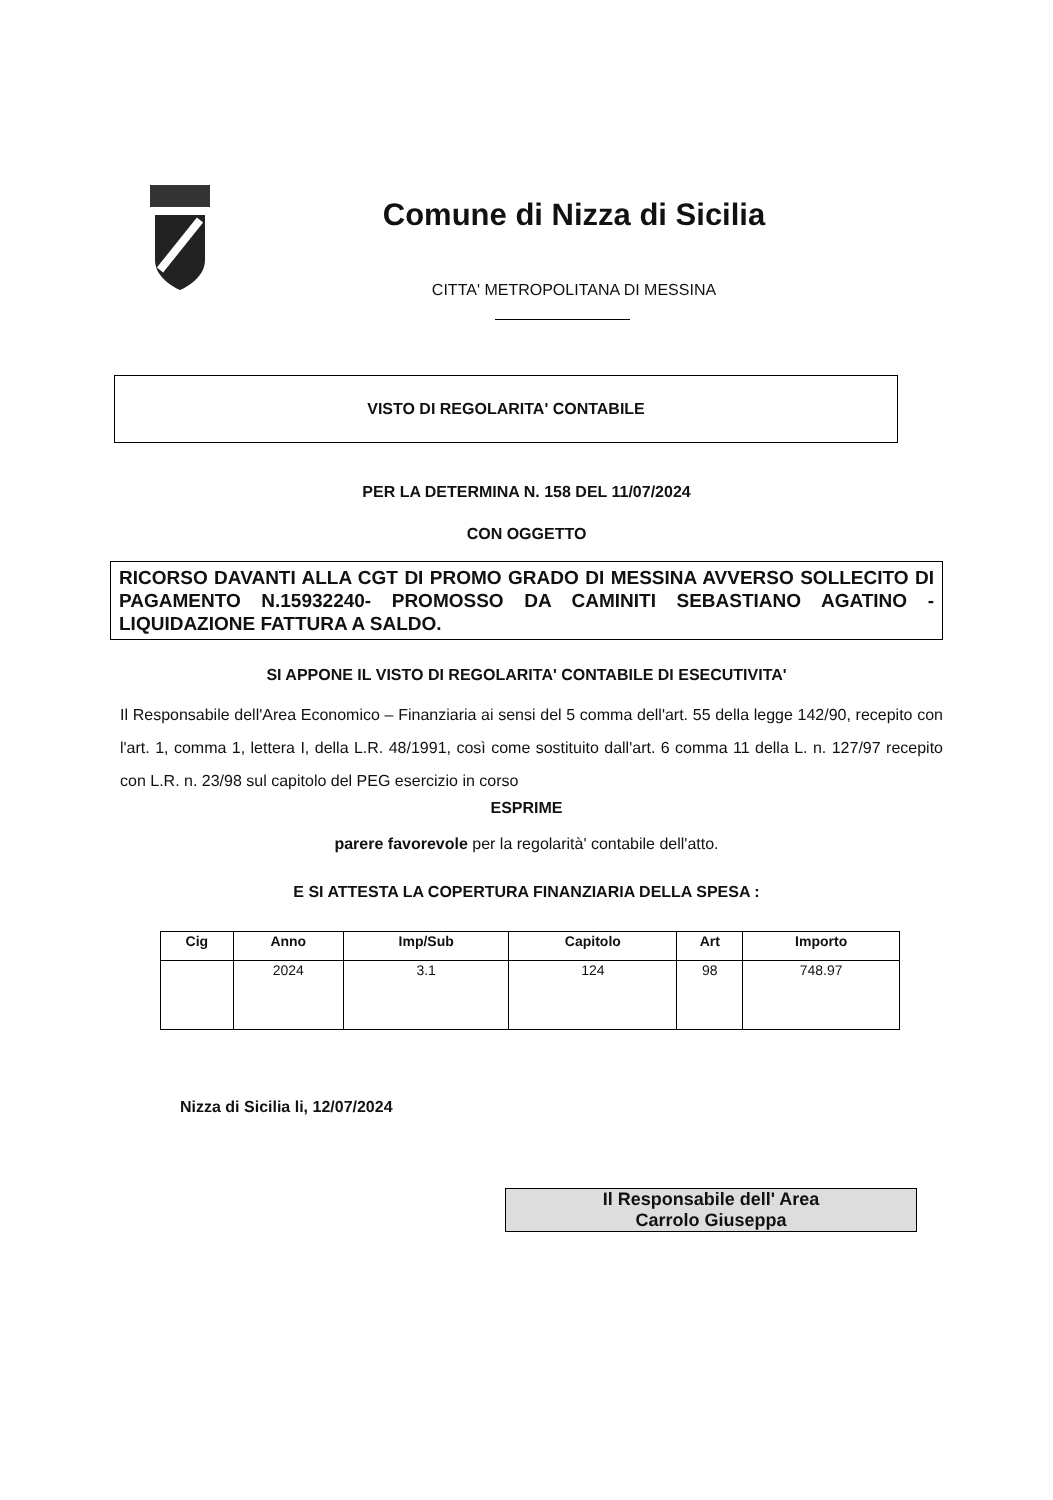Comune di Nizza di Sicilia
CITTA' METROPOLITANA DI MESSINA
VISTO DI REGOLARITA' CONTABILE
PER LA DETERMINA N. 158 DEL 11/07/2024
CON OGGETTO
RICORSO DAVANTI ALLA CGT DI PROMO GRADO DI MESSINA AVVERSO SOLLECITO DI PAGAMENTO N.15932240- PROMOSSO DA CAMINITI SEBASTIANO AGATINO - LIQUIDAZIONE FATTURA A SALDO.
SI APPONE IL VISTO DI REGOLARITA' CONTABILE DI ESECUTIVITA'
Il Responsabile dell'Area Economico – Finanziaria ai sensi del 5 comma dell'art. 55 della legge 142/90, recepito con l'art. 1, comma 1, lettera I, della L.R. 48/1991, così come sostituito dall'art. 6 comma 11 della L. n. 127/97 recepito con L.R. n. 23/98 sul capitolo del PEG esercizio in corso
ESPRIME
parere favorevole per la regolarità' contabile dell'atto.
E SI ATTESTA LA COPERTURA FINANZIARIA DELLA SPESA :
| Cig | Anno | Imp/Sub | Capitolo | Art | Importo |
| --- | --- | --- | --- | --- | --- |
| | 2024 | 3.1 | 124 | 98 | 748.97 |
Nizza di Sicilia li, 12/07/2024
Il Responsabile dell' Area
Carrolo Giuseppa